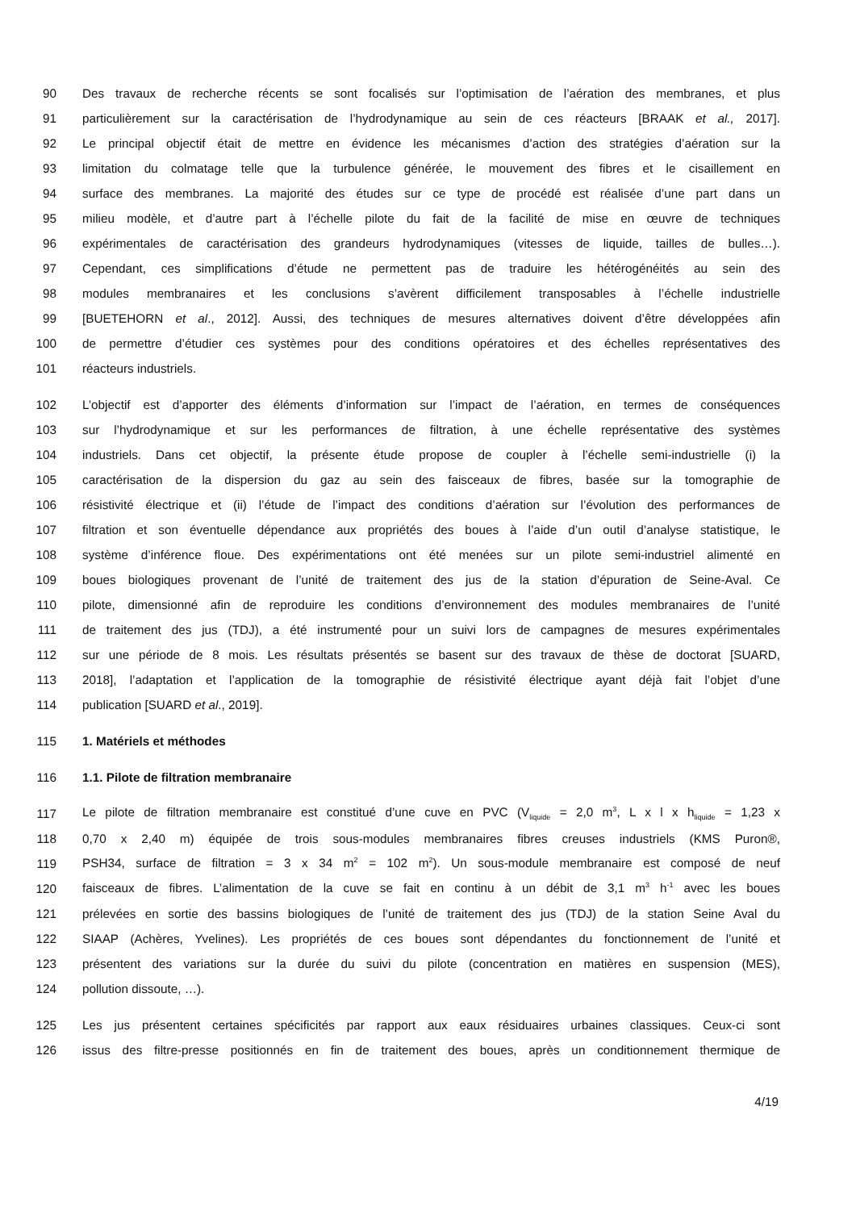90 Des travaux de recherche récents se sont focalisés sur l’optimisation de l’aération des membranes, et plus
91 particulièrement sur la caractérisation de l’hydrodynamique au sein de ces réacteurs [BRAAK et al., 2017].
92 Le principal objectif était de mettre en évidence les mécanismes d’action des stratégies d’aération sur la
93 limitation du colmatage telle que la turbulence générée, le mouvement des fibres et le cisaillement en
94 surface des membranes. La majorité des études sur ce type de procédé est réalisée d’une part dans un
95 milieu modèle, et d’autre part à l’échelle pilote du fait de la facilité de mise en œuvre de techniques
96 expérimentales de caractérisation des grandeurs hydrodynamiques (vitesses de liquide, tailles de bulles…).
97 Cependant, ces simplifications d’étude ne permettent pas de traduire les hétérogénéités au sein des
98 modules membranaires et les conclusions s’avèrent difficilement transposables à l’échelle industrielle
99 [BUETEHORN et al., 2012]. Aussi, des techniques de mesures alternatives doivent d’être développées afin
100 de permettre d’étudier ces systèmes pour des conditions opératoires et des échelles représentatives des
101 réacteurs industriels.
102 L’objectif est d’apporter des éléments d’information sur l’impact de l’aération, en termes de conséquences
103 sur l’hydrodynamique et sur les performances de filtration, à une échelle représentative des systèmes
104 industriels. Dans cet objectif, la présente étude propose de coupler à l’échelle semi-industrielle (i) la
105 caractérisation de la dispersion du gaz au sein des faisceaux de fibres, basée sur la tomographie de
106 résistivité électrique et (ii) l’étude de l’impact des conditions d’aération sur l’évolution des performances de
107 filtration et son éventuelle dépendance aux propriétés des boues à l’aide d’un outil d’analyse statistique, le
108 système d’inférence floue. Des expérimentations ont été menées sur un pilote semi-industriel alimenté en
109 boues biologiques provenant de l’unité de traitement des jus de la station d’épuration de Seine-Aval. Ce
110 pilote, dimensionné afin de reproduire les conditions d’environnement des modules membranaires de l’unité
111 de traitement des jus (TDJ), a été instrumenté pour un suivi lors de campagnes de mesures expérimentales
112 sur une période de 8 mois. Les résultats présentés se basent sur des travaux de thèse de doctorat [SUARD,
113 2018], l’adaptation et l’application de la tomographie de résistivité électrique ayant déjà fait l’objet d’une
114 publication [SUARD et al., 2019].
115 1. Matériels et méthodes
116 1.1. Pilote de filtration membranaire
117 Le pilote de filtration membranaire est constitué d’une cuve en PVC (V<sub>liquide</sub> = 2,0 m<sup>3</sup>, L x l x h<sub>liquide</sub> = 1,23 x
118 0,70 x 2,40 m) équipée de trois sous-modules membranaires fibres creuses industriels (KMS Puron®,
119 PSH34, surface de filtration = 3 x 34 m<sup>2</sup> = 102 m<sup>2</sup>). Un sous-module membranaire est composé de neuf
120 faisceaux de fibres. L’alimentation de la cuve se fait en continu à un débit de 3,1 m<sup>3</sup> h<sup>-1</sup> avec les boues
121 prélevées en sortie des bassins biologiques de l’unité de traitement des jus (TDJ) de la station Seine Aval du
122 SIAAP (Achères, Yvelines). Les propriétés de ces boues sont dépendantes du fonctionnement de l’unité et
123 présentent des variations sur la durée du suivi du pilote (concentration en matières en suspension (MES),
124 pollution dissoute, …).
125 Les jus présentent certaines spécificités par rapport aux eaux résiduaires urbaines classiques. Ceux-ci sont
126 issus des filtre-presse positionnés en fin de traitement des boues, après un conditionnement thermique de
4/19